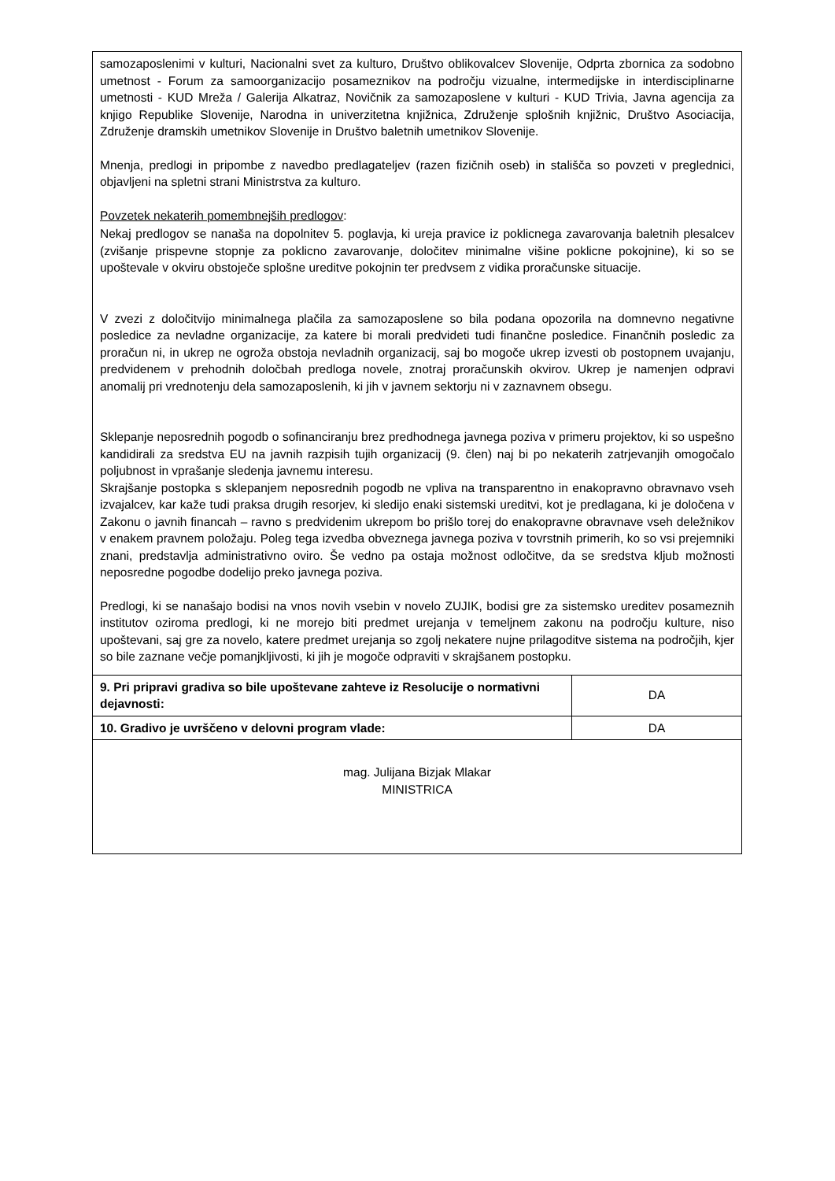| samozaposlenimi v kulturi, Nacionalni svet za kulturo, Društvo oblikovalcev Slovenije, Odprta zbornica za sodobno umetnost - Forum za samoorganizacijo posameznikov na področju vizualne, intermedijske in interdisciplinarne umetnosti - KUD Mreža / Galerija Alkatraz, Novičnik za samozaposlene v kulturi - KUD Trivia, Javna agencija za knjigo Republike Slovenije, Narodna in univerzitetna knjižnica, Združenje splošnih knjižnic, Društvo Asociacija, Združenje dramskih umetnikov Slovenije in Društvo baletnih umetnikov Slovenije. Mnenja, predlogi in pripombe z navedbo predlagateljev (razen fizičnih oseb) in stališča so povzeti v preglednici, objavljeni na spletni strani Ministrstva za kulturo. Povzetek nekaterih pomembnejših predlogov : Nekaj predlogov se nanaša na dopolnitev 5. poglavja, ki ureja pravice iz poklicnega zavarovanja baletnih plesalcev (zvišanje prispevne stopnje za poklicno zavarovanje, določitev minimalne višine poklicne pokojnine), ki so se upoštevale v okviru obstoječe splošne ureditve pokojnin ter predvsem z vidika proračunske situacije. V zvezi z določitvijo minimalnega plačila za samozaposlene so bila podana opozorila na domnevno negativne posledice za nevladne organizacije, za katere bi morali predvideti tudi finančne posledice. Finančnih posledic za proračun ni, in ukrep ne ogroža obstoja nevladnih organizacij, saj bo mogoče ukrep izvesti ob postopnem uvajanju, predvidenem v prehodnih določbah predloga novele, znotraj proračunskih okvirov. Ukrep je namenjen odpravi anomalij pri vrednotenju dela samozaposlenih, ki jih v javnem sektorju ni v zaznavnem obsegu. Sklepanje neposrednih pogodb o sofinanciranju brez predhodnega javnega poziva v primeru projektov, ki so uspešno kandidirali za sredstva EU na javnih razpisih tujih organizacij (9. člen) naj bi po nekaterih zatrjevanjih omogočalo poljubnost in vprašanje sledenja javnemu interesu. Skrajšanje postopka s sklepanjem neposrednih pogodb ne vpliva na transparentno in enakopravno obravnavo vseh izvajalcev, kar kaže tudi praksa drugih resorjev, ki sledijo enaki sistemski ureditvi, kot je predlagana, ki je določena v Zakonu o javnih financah – ravno s predvidenim ukrepom bo prišlo torej do enakopravne obravnave vseh deležnikov v enakem pravnem položaju. Poleg tega izvedba obveznega javnega poziva v tovrstnih primerih, ko so vsi prejemniki znani, predstavlja administrativno oviro. Še vedno pa ostaja možnost odločitve, da se sredstva kljub možnosti neposredne pogodbe dodelijo preko javnega poziva. Predlogi, ki se nanašajo bodisi na vnos novih vsebin v novelo ZUJIK, bodisi gre za sistemsko ureditev posameznih institutov oziroma predlogi, ki ne morejo biti predmet urejanja v temeljnem zakonu na področju kulture, niso upoštevani, saj gre za novelo, katere predmet urejanja so zgolj nekatere nujne prilagoditve sistema na področjih, kjer so bile zaznane večje pomanjkljivosti, ki jih je mogoče odpraviti v skrajšanem postopku. | |
| 9. Pri pripravi gradiva so bile upoštevane zahteve iz Resolucije o normativni dejavnosti: | DA |
| 10. Gradivo je uvrščeno v delovni program vlade: | DA |
| mag. Julijana Bizjak Mlakar MINISTRICA | |